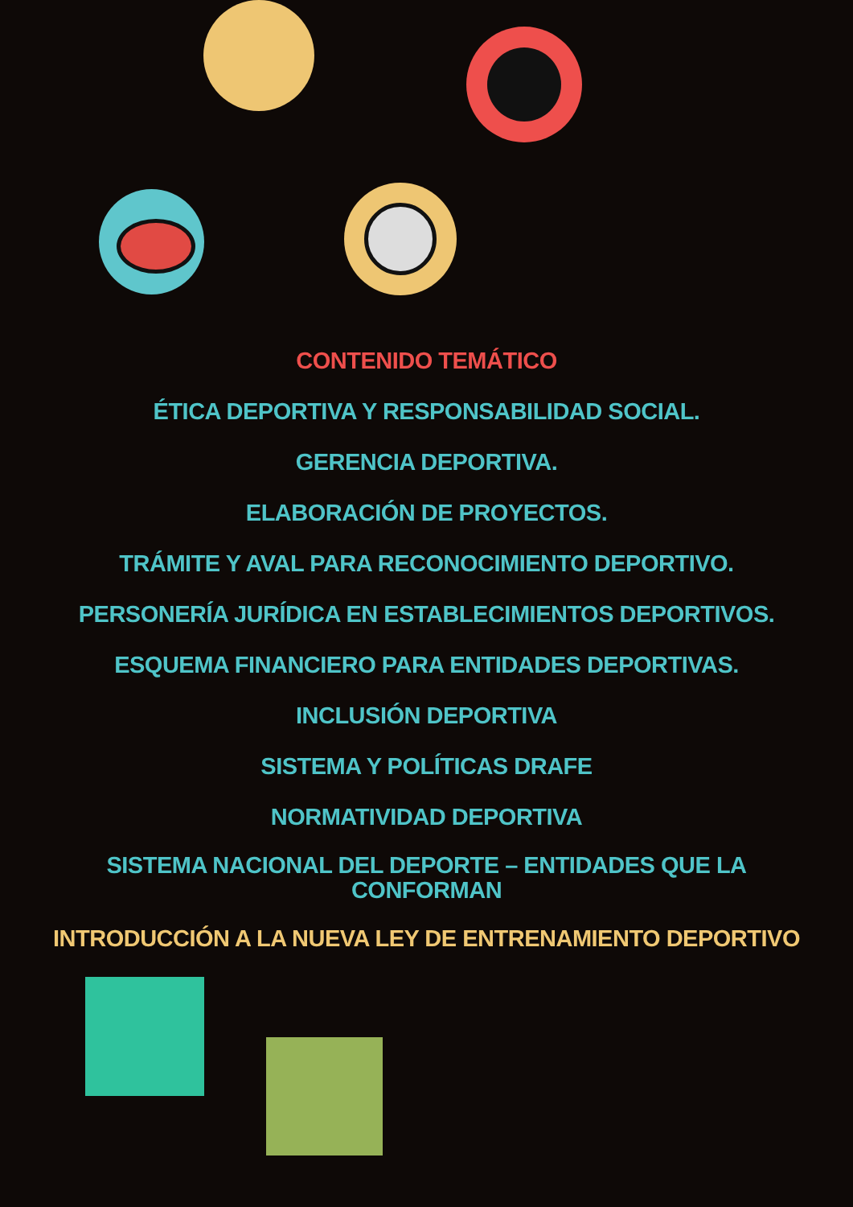CONTENIDO TEMÁTICO
ÉTICA DEPORTIVA Y RESPONSABILIDAD SOCIAL.
GERENCIA DEPORTIVA.
ELABORACIÓN DE PROYECTOS.
TRÁMITE Y AVAL PARA RECONOCIMIENTO DEPORTIVO.
PERSONERÍA JURÍDICA EN ESTABLECIMIENTOS DEPORTIVOS.
ESQUEMA FINANCIERO PARA ENTIDADES DEPORTIVAS.
INCLUSIÓN DEPORTIVA
SISTEMA Y POLÍTICAS DRAFE
NORMATIVIDAD DEPORTIVA
SISTEMA NACIONAL DEL DEPORTE – ENTIDADES QUE LA
CONFORMAN
INTRODUCCIÓN A LA NUEVA LEY DE ENTRENAMIENTO DEPORTIVO